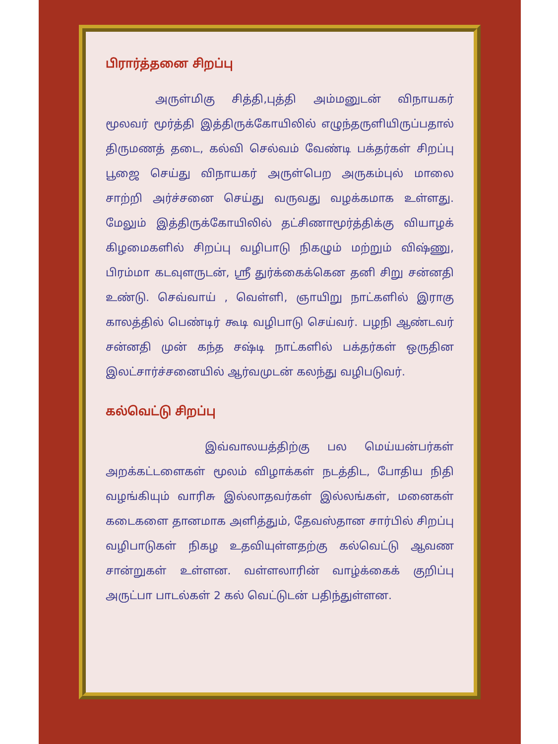பிரார்த்தனை சிறப்பு
அருள்மிகு சித்தி,புத்தி அம்மனுடன் விநாயகர் மூலவர் மூர்த்தி இத்திருக்கோயிலில் எழுந்தருளியிருப்பதால் திருமணத் தடை, கல்வி செல்வம் வேண்டி பக்தர்கள் சிறப்பு பூஜை செய்து விநாயகர் அருள்பெற அருகம்புல் மாலை சாற்றி அர்ச்சனை செய்து வருவது வழக்கமாக உள்ளது. மேலும் இத்திருக்கோயிலில் தட்சிணாமூர்த்திக்கு வியாழக் கிழமைகளில் சிறப்பு வழிபாடு நிகழும் மற்றும் விஷ்ணு, பிரம்மா கடவுளருடன், ஸ்ரீ துர்க்கைக்கென தனி சிறு சன்னதி உண்டு. செவ்வாய் , வெள்ளி, ஞாயிறு நாட்களில் இராகு காலத்தில் பெண்டிர் கூடி வழிபாடு செய்வர். பழநி ஆண்டவர் சன்னதி முன் கந்த சஷ்டி நாட்களில் பக்தர்கள் ஒருதின இலட்சார்ச்சனையில் ஆர்வமுடன் கலந்து வழிபடுவர்.
கல்வெட்டு சிறப்பு
இவ்வாலயத்திற்கு பல மெய்யன்பர்கள் அறக்கட்டளைகள் மூலம் விழாக்கள் நடத்திட, போதிய நிதி வழங்கியும் வாரிசு இல்லாதவர்கள் இல்லங்கள், மனைகள் கடைகளை தானமாக அளித்தும், தேவஸ்தான சார்பில் சிறப்பு வழிபாடுகள் நிகழ உதவியுள்ளதற்கு கல்வெட்டு ஆவண சான்றுகள் உள்ளன. வள்ளலாரின் வாழ்க்கைக் குறிப்பு அருட்பா பாடல்கள் 2 கல் வெட்டுடன் பதிந்துள்ளன.